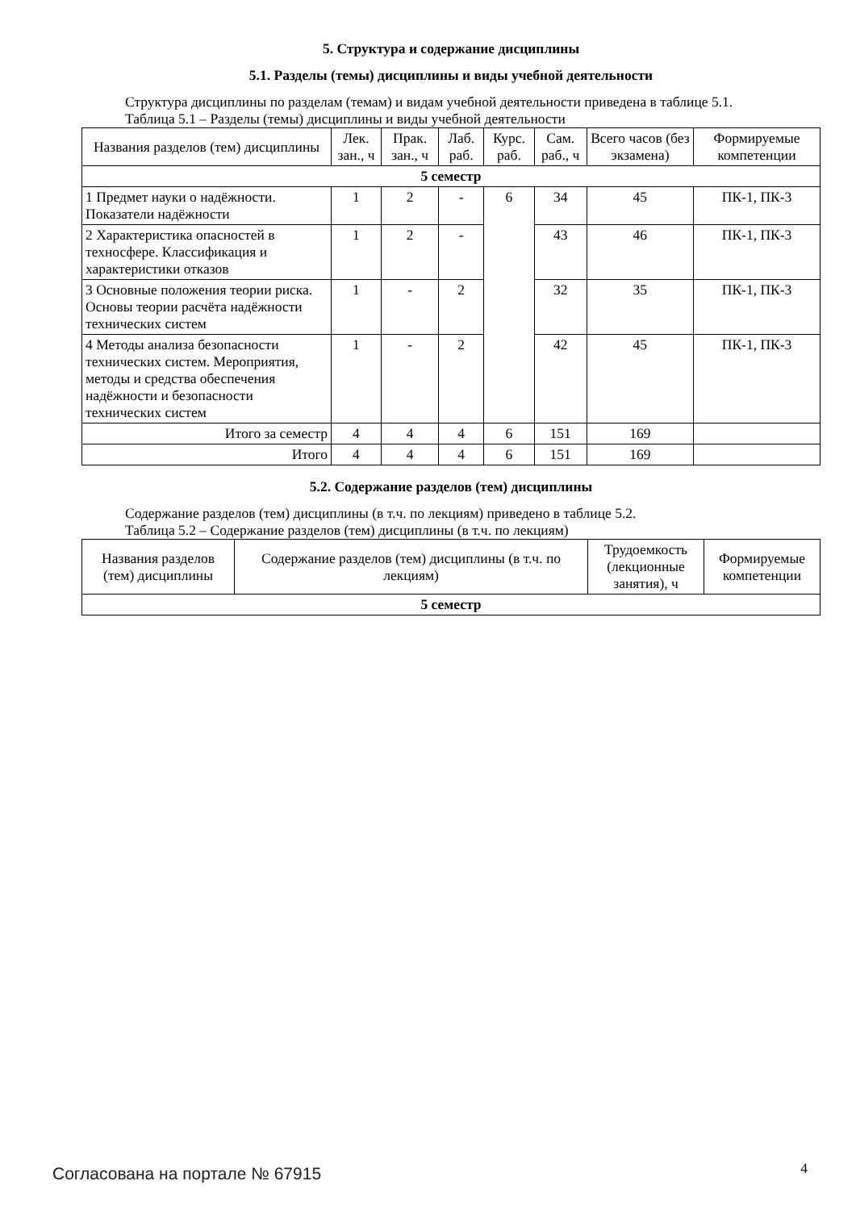5. Структура и содержание дисциплины
5.1. Разделы (темы) дисциплины и виды учебной деятельности
Структура дисциплины по разделам (темам) и видам учебной деятельности приведена в таблице 5.1.
Таблица 5.1 – Разделы (темы) дисциплины и виды учебной деятельности
| Названия разделов (тем) дисциплины | Лек. зан., ч | Прак. зан., ч | Лаб. раб. | Курс. раб. | Сам. раб., ч | Всего часов (без экзамена) | Формируемые компетенции |
| --- | --- | --- | --- | --- | --- | --- | --- |
| 5 семестр | | | | | | | |
| 1 Предмет науки о надёжности. Показатели надёжности | 1 | 2 | - | 6 | 34 | 45 | ПК-1, ПК-3 |
| 2 Характеристика опасностей в техносфере. Классификация и характеристики отказов | 1 | 2 | - | | 43 | 46 | ПК-1, ПК-3 |
| 3 Основные положения теории риска. Основы теории расчёта надёжности технических систем | 1 | - | 2 | | 32 | 35 | ПК-1, ПК-3 |
| 4 Методы анализа безопасности технических систем. Мероприятия, методы и средства обеспечения надёжности и безопасности технических систем | 1 | - | 2 | | 42 | 45 | ПК-1, ПК-3 |
| Итого за семестр | 4 | 4 | 4 | 6 | 151 | 169 | |
| Итого | 4 | 4 | 4 | 6 | 151 | 169 | |
5.2. Содержание разделов (тем) дисциплины
Содержание разделов (тем) дисциплины (в т.ч. по лекциям) приведено в таблице 5.2.
Таблица 5.2 – Содержание разделов (тем) дисциплины (в т.ч. по лекциям)
| Названия разделов (тем) дисциплины | Содержание разделов (тем) дисциплины (в т.ч. по лекциям) | Трудоемкость (лекционные занятия), ч | Формируемые компетенции |
| --- | --- | --- | --- |
| 5 семестр | | | |
Согласована на портале № 67915 4